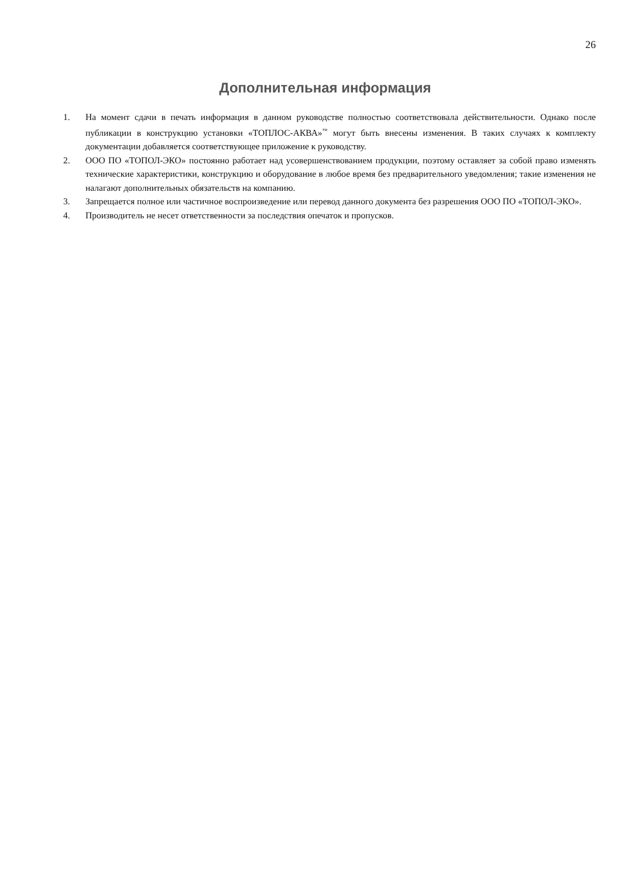26
Дополнительная информация
1. На момент сдачи в печать информация в данном руководстве полностью соответствовала действительности. Однако после публикации в конструкцию установки «ТОПЛОС-АКВА»<sup>™</sup> могут быть внесены изменения. В таких случаях к комплекту документации добавляется соответствующее приложение к руководству.
2. ООО ПО «ТОПОЛ-ЭКО» постоянно работает над усовершенствованием продукции, поэтому оставляет за собой право изменять технические характеристики, конструкцию и оборудование в любое время без предварительного уведомления; такие изменения не налагают дополнительных обязательств на компанию.
3. Запрещается полное или частичное воспроизведение или перевод данного документа без разрешения ООО ПО «ТОПОЛ-ЭКО».
4. Производитель не несет ответственности за последствия опечаток и пропусков.